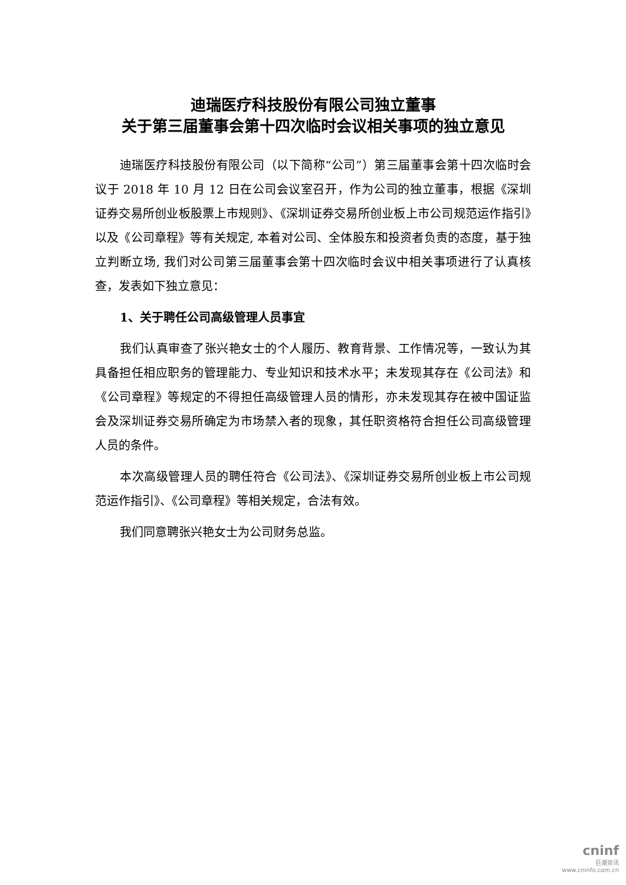迪瑞医疗科技股份有限公司独立董事
关于第三届董事会第十四次临时会议相关事项的独立意见
迪瑞医疗科技股份有限公司（以下简称“公司”）第三届董事会第十四次临时会议于 2018 年 10 月 12 日在公司会议室召开，作为公司的独立董事，根据《深圳证券交易所创业板股票上市规则》、《深圳证券交易所创业板上市公司规范运作指引》以及《公司章程》等有关规定, 本着对公司、全体股东和投资者负责的态度，基于独立判断立场, 我们对公司第三届董事会第十四次临时会议中相关事项进行了认真核查，发表如下独立意见：
1、关于聘任公司高级管理人员事宜
我们认真审查了张兴艳女士的个人履历、教育背景、工作情况等，一致认为其具备担任相应职务的管理能力、专业知识和技术水平；未发现其存在《公司法》和《公司章程》等规定的不得担任高级管理人员的情形，亦未发现其存在被中国证监会及深圳证券交易所确定为市场禁入者的现象，其任职资格符合担任公司高级管理人员的条件。
本次高级管理人员的聘任符合《公司法》、《深圳证券交易所创业板上市公司规范运作指引》、《公司章程》等相关规定，合法有效。
我们同意聘张兴艳女士为公司财务总监。
cninf
巨潮资讯
www.cninfo.com.cn